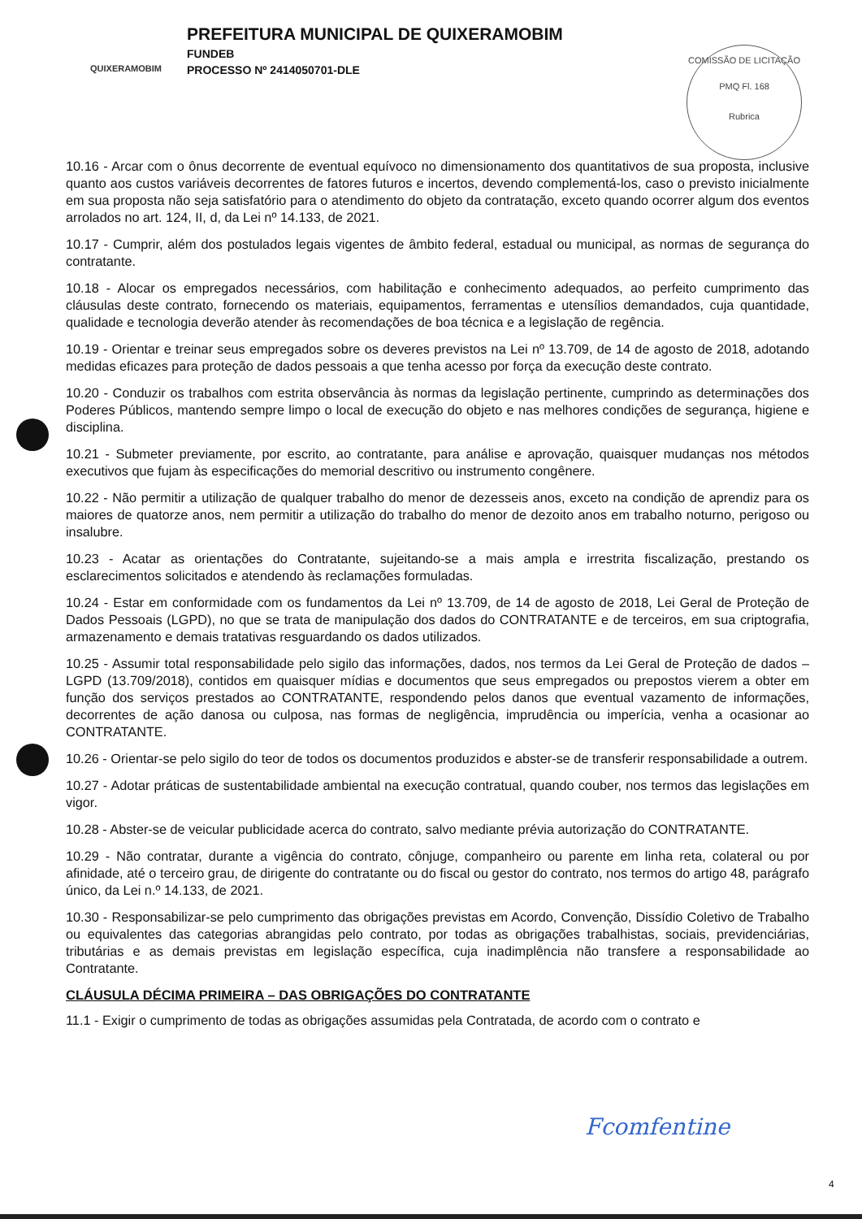QUIXERAMOBIM
PREFEITURA MUNICIPAL DE QUIXERAMOBIM
FUNDEB
PROCESSO Nº 2414050701-DLE
COMISSÃO DE LICITAÇÃO
PMQ Fl. 168
Rubrica
10.16 - Arcar com o ônus decorrente de eventual equívoco no dimensionamento dos quantitativos de sua proposta, inclusive quanto aos custos variáveis decorrentes de fatores futuros e incertos, devendo complementá-los, caso o previsto inicialmente em sua proposta não seja satisfatório para o atendimento do objeto da contratação, exceto quando ocorrer algum dos eventos arrolados no art. 124, II, d, da Lei nº 14.133, de 2021.
10.17 - Cumprir, além dos postulados legais vigentes de âmbito federal, estadual ou municipal, as normas de segurança do contratante.
10.18 - Alocar os empregados necessários, com habilitação e conhecimento adequados, ao perfeito cumprimento das cláusulas deste contrato, fornecendo os materiais, equipamentos, ferramentas e utensílios demandados, cuja quantidade, qualidade e tecnologia deverão atender às recomendações de boa técnica e a legislação de regência.
10.19 - Orientar e treinar seus empregados sobre os deveres previstos na Lei nº 13.709, de 14 de agosto de 2018, adotando medidas eficazes para proteção de dados pessoais a que tenha acesso por força da execução deste contrato.
10.20 - Conduzir os trabalhos com estrita observância às normas da legislação pertinente, cumprindo as determinações dos Poderes Públicos, mantendo sempre limpo o local de execução do objeto e nas melhores condições de segurança, higiene e disciplina.
10.21 - Submeter previamente, por escrito, ao contratante, para análise e aprovação, quaisquer mudanças nos métodos executivos que fujam às especificações do memorial descritivo ou instrumento congênere.
10.22 - Não permitir a utilização de qualquer trabalho do menor de dezesseis anos, exceto na condição de aprendiz para os maiores de quatorze anos, nem permitir a utilização do trabalho do menor de dezoito anos em trabalho noturno, perigoso ou insalubre.
10.23 - Acatar as orientações do Contratante, sujeitando-se a mais ampla e irrestrita fiscalização, prestando os esclarecimentos solicitados e atendendo às reclamações formuladas.
10.24 - Estar em conformidade com os fundamentos da Lei nº 13.709, de 14 de agosto de 2018, Lei Geral de Proteção de Dados Pessoais (LGPD), no que se trata de manipulação dos dados do CONTRATANTE e de terceiros, em sua criptografia, armazenamento e demais tratativas resguardando os dados utilizados.
10.25 - Assumir total responsabilidade pelo sigilo das informações, dados, nos termos da Lei Geral de Proteção de dados – LGPD (13.709/2018), contidos em quaisquer mídias e documentos que seus empregados ou prepostos vierem a obter em função dos serviços prestados ao CONTRATANTE, respondendo pelos danos que eventual vazamento de informações, decorrentes de ação danosa ou culposa, nas formas de negligência, imprudência ou imperícia, venha a ocasionar ao CONTRATANTE.
10.26 - Orientar-se pelo sigilo do teor de todos os documentos produzidos e abster-se de transferir responsabilidade a outrem.
10.27 - Adotar práticas de sustentabilidade ambiental na execução contratual, quando couber, nos termos das legislações em vigor.
10.28 - Abster-se de veicular publicidade acerca do contrato, salvo mediante prévia autorização do CONTRATANTE.
10.29 - Não contratar, durante a vigência do contrato, cônjuge, companheiro ou parente em linha reta, colateral ou por afinidade, até o terceiro grau, de dirigente do contratante ou do fiscal ou gestor do contrato, nos termos do artigo 48, parágrafo único, da Lei n.º 14.133, de 2021.
10.30 - Responsabilizar-se pelo cumprimento das obrigações previstas em Acordo, Convenção, Dissídio Coletivo de Trabalho ou equivalentes das categorias abrangidas pelo contrato, por todas as obrigações trabalhistas, sociais, previdenciárias, tributárias e as demais previstas em legislação específica, cuja inadimplência não transfere a responsabilidade ao Contratante.
CLÁUSULA DÉCIMA PRIMEIRA – DAS OBRIGAÇÕES DO CONTRATANTE
11.1 - Exigir o cumprimento de todas as obrigações assumidas pela Contratada, de acordo com o contrato e
Fcomfentine
4